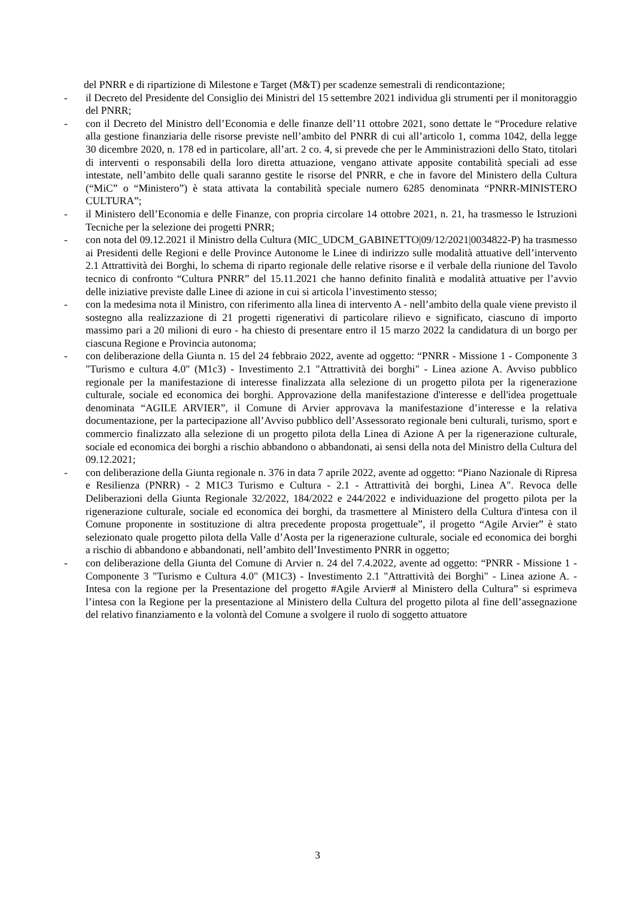del PNRR e di ripartizione di Milestone e Target (M&T) per scadenze semestrali di rendicontazione;
- il Decreto del Presidente del Consiglio dei Ministri del 15 settembre 2021 individua gli strumenti per il monitoraggio del PNRR;
- con il Decreto del Ministro dell’Economia e delle finanze dell’11 ottobre 2021, sono dettate le “Procedure relative alla gestione finanziaria delle risorse previste nell’ambito del PNRR di cui all’articolo 1, comma 1042, della legge 30 dicembre 2020, n. 178 ed in particolare, all’art. 2 co. 4, si prevede che per le Amministrazioni dello Stato, titolari di interventi o responsabili della loro diretta attuazione, vengano attivate apposite contabilità speciali ad esse intestate, nell’ambito delle quali saranno gestite le risorse del PNRR, e che in favore del Ministero della Cultura (“MiC” o “Ministero”) è stata attivata la contabilità speciale numero 6285 denominata “PNRR-MINISTERO CULTURA”;
- il Ministero dell’Economia e delle Finanze, con propria circolare 14 ottobre 2021, n. 21, ha trasmesso le Istruzioni Tecniche per la selezione dei progetti PNRR;
- con nota del 09.12.2021 il Ministro della Cultura (MIC_UDCM_GABINETTO|09/12/2021|0034822-P) ha trasmesso ai Presidenti delle Regioni e delle Province Autonome le Linee di indirizzo sulle modalità attuative dell’intervento 2.1 Attrattività dei Borghi, lo schema di riparto regionale delle relative risorse e il verbale della riunione del Tavolo tecnico di confronto “Cultura PNRR” del 15.11.2021 che hanno definito finalità e modalità attuative per l’avvio delle iniziative previste dalle Linee di azione in cui si articola l’investimento stesso;
- con la medesima nota il Ministro, con riferimento alla linea di intervento A - nell’ambito della quale viene previsto il sostegno alla realizzazione di 21 progetti rigenerativi di particolare rilievo e significato, ciascuno di importo massimo pari a 20 milioni di euro - ha chiesto di presentare entro il 15 marzo 2022 la candidatura di un borgo per ciascuna Regione e Provincia autonoma;
- con deliberazione della Giunta n. 15 del 24 febbraio 2022, avente ad oggetto: “PNRR - Missione 1 - Componente 3 "Turismo e cultura 4.0" (M1c3) - Investimento 2.1 "Attrattività dei borghi" - Linea azione A. Avviso pubblico regionale per la manifestazione di interesse finalizzata alla selezione di un progetto pilota per la rigenerazione culturale, sociale ed economica dei borghi. Approvazione della manifestazione d'interesse e dell'idea progettuale denominata “AGILE ARVIER”, il Comune di Arvier approvava la manifestazione d’interesse e la relativa documentazione, per la partecipazione all’Avviso pubblico dell’Assessorato regionale beni culturali, turismo, sport e commercio finalizzato alla selezione di un progetto pilota della Linea di Azione A per la rigenerazione culturale, sociale ed economica dei borghi a rischio abbandono o abbandonati, ai sensi della nota del Ministro della Cultura del 09.12.2021;
- con deliberazione della Giunta regionale n. 376 in data 7 aprile 2022, avente ad oggetto: “Piano Nazionale di Ripresa e Resilienza (PNRR) - 2 M1C3 Turismo e Cultura - 2.1 - Attrattività dei borghi, Linea A". Revoca delle Deliberazioni della Giunta Regionale 32/2022, 184/2022 e 244/2022 e individuazione del progetto pilota per la rigenerazione culturale, sociale ed economica dei borghi, da trasmettere al Ministero della Cultura d'intesa con il Comune proponente in sostituzione di altra precedente proposta progettuale”, il progetto “Agile Arvier” è stato selezionato quale progetto pilota della Valle d’Aosta per la rigenerazione culturale, sociale ed economica dei borghi a rischio di abbandono e abbandonati, nell’ambito dell’Investimento PNRR in oggetto;
- con deliberazione della Giunta del Comune di Arvier n. 24 del 7.4.2022, avente ad oggetto: “PNRR - Missione 1 - Componente 3 "Turismo e Cultura 4.0" (M1C3) - Investimento 2.1 "Attrattività dei Borghi" - Linea azione A. - Intesa con la regione per la Presentazione del progetto #Agile Arvier# al Ministero della Cultura” si esprimeva l’intesa con la Regione per la presentazione al Ministero della Cultura del progetto pilota al fine dell’assegnazione del relativo finanziamento e la volontà del Comune a svolgere il ruolo di soggetto attuatore
3